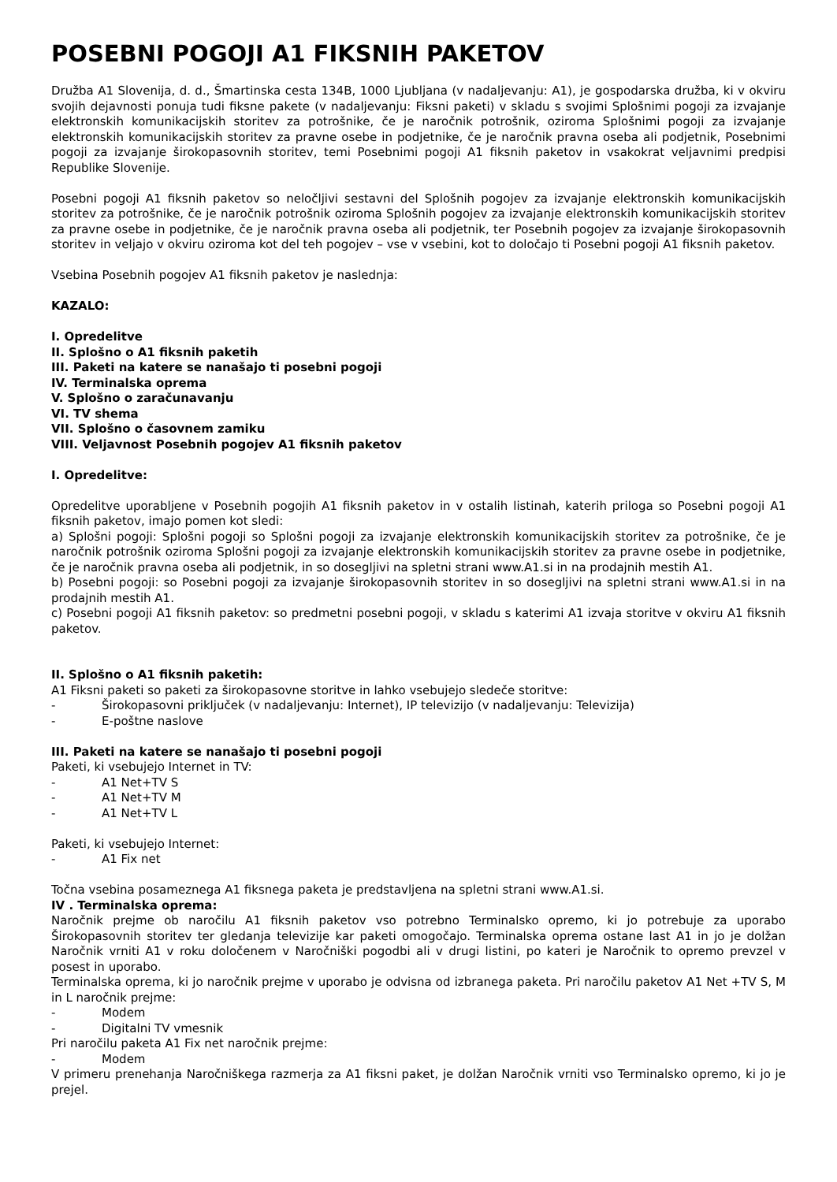POSEBNI POGOJI A1 FIKSNIH PAKETOV
Družba A1 Slovenija, d. d., Šmartinska cesta 134B, 1000 Ljubljana (v nadaljevanju: A1), je gospodarska družba, ki v okviru svojih dejavnosti ponuja tudi fiksne pakete (v nadaljevanju: Fiksni paketi) v skladu s svojimi Splošnimi pogoji za izvajanje elektronskih komunikacijskih storitev za potrošnike, če je naročnik potrošnik, oziroma Splošnimi pogoji za izvajanje elektronskih komunikacijskih storitev za pravne osebe in podjetnike, če je naročnik pravna oseba ali podjetnik, Posebnimi pogoji za izvajanje širokopasovnih storitev, temi Posebnimi pogoji A1 fiksnih paketov in vsakokrat veljavnimi predpisi Republike Slovenije.
Posebni pogoji A1 fiksnih paketov so neločljivi sestavni del Splošnih pogojev za izvajanje elektronskih komunikacijskih storitev za potrošnike, če je naročnik potrošnik oziroma Splošnih pogojev za izvajanje elektronskih komunikacijskih storitev za pravne osebe in podjetnike, če je naročnik pravna oseba ali podjetnik, ter Posebnih pogojev za izvajanje širokopasovnih storitev in veljajo v okviru oziroma kot del teh pogojev – vse v vsebini, kot to določajo ti Posebni pogoji A1 fiksnih paketov.
Vsebina Posebnih pogojev A1 fiksnih paketov je naslednja:
KAZALO:
I. Opredelitve
II. Splošno o A1 fiksnih paketih
III. Paketi na katere se nanašajo ti posebni pogoji
IV. Terminalska oprema
V. Splošno o zaračunavanju
VI. TV shema
VII. Splošno o časovnem zamiku
VIII. Veljavnost Posebnih pogojev A1 fiksnih paketov
I. Opredelitve:
Opredelitve uporabljene v Posebnih pogojih A1 fiksnih paketov in v ostalih listinah, katerih priloga so Posebni pogoji A1 fiksnih paketov, imajo pomen kot sledi:
a) Splošni pogoji: Splošni pogoji so Splošni pogoji za izvajanje elektronskih komunikacijskih storitev za potrošnike, če je naročnik potrošnik oziroma Splošni pogoji za izvajanje elektronskih komunikacijskih storitev za pravne osebe in podjetnike, če je naročnik pravna oseba ali podjetnik, in so dosegljivi na spletni strani www.A1.si in na prodajnih mestih A1.
b) Posebni pogoji: so Posebni pogoji za izvajanje širokopasovnih storitev in so dosegljivi na spletni strani www.A1.si in na prodajnih mestih A1.
c) Posebni pogoji A1 fiksnih paketov: so predmetni posebni pogoji, v skladu s katerimi A1 izvaja storitve v okviru A1 fiksnih paketov.
II. Splošno o A1 fiksnih paketih:
A1 Fiksni paketi so paketi za širokopasovne storitve in lahko vsebujejo sledeče storitve:
- Širokopasovni priključek (v nadaljevanju: Internet), IP televizijo (v nadaljevanju: Televizija)
- E-poštne naslove
III. Paketi na katere se nanašajo ti posebni pogoji
Paketi, ki vsebujejo Internet in TV:
- A1 Net+TV S
- A1 Net+TV M
- A1 Net+TV L
Paketi, ki vsebujejo Internet:
- A1 Fix net
Točna vsebina posameznega A1 fiksnega paketa je predstavljena na spletni strani www.A1.si.
IV . Terminalska oprema:
Naročnik prejme ob naročilu A1 fiksnih paketov vso potrebno Terminalsko opremo, ki jo potrebuje za uporabo Širokopasovnih storitev ter gledanja televizije kar paketi omogočajo. Terminalska oprema ostane last A1 in jo je dolžan Naročnik vrniti A1 v roku določenem v Naročniški pogodbi ali v drugi listini, po kateri je Naročnik to opremo prevzel v posest in uporabo.
Terminalska oprema, ki jo naročnik prejme v uporabo je odvisna od izbranega paketa. Pri naročilu paketov A1 Net +TV S, M in L naročnik prejme:
- Modem
- Digitalni TV vmesnik
Pri naročilu paketa A1 Fix net naročnik prejme:
- Modem
V primeru prenehanja Naročniškega razmerja za A1 fiksni paket, je dolžan Naročnik vrniti vso Terminalsko opremo, ki jo je prejel.